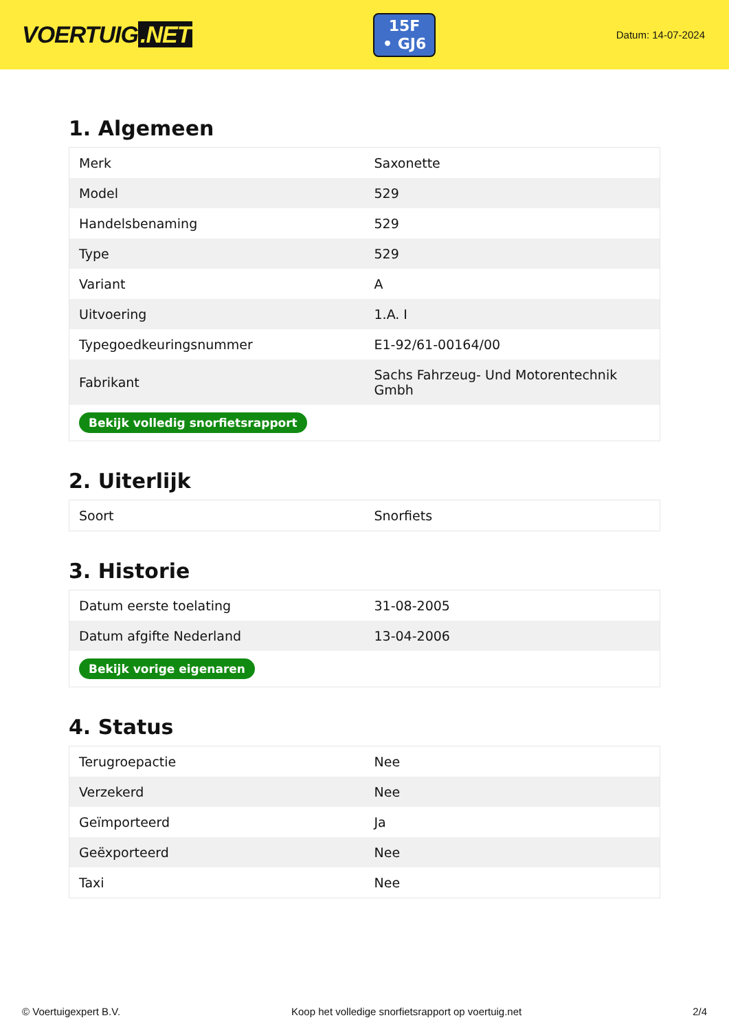VOERTUIG.NET
15F
• GJ6
Datum: 14-07-2024
1. Algemeen
| Merk | Saxonette |
| Model | 529 |
| Handelsbenaming | 529 |
| Type | 529 |
| Variant | A |
| Uitvoering | 1.A. I |
| Typegoedkeuringsnummer | E1-92/61-00164/00 |
| Fabrikant | Sachs Fahrzeug- Und Motorentechnik Gmbh |
| Bekijk volledig snorfietsrapport | |
2. Uiterlijk
| Soort | Snorfiets |
3. Historie
| Datum eerste toelating | 31-08-2005 |
| Datum afgifte Nederland | 13-04-2006 |
| Bekijk vorige eigenaren | |
4. Status
| Terugroepactie | Nee |
| Verzekerd | Nee |
| Geïmporteerd | Ja |
| Geëxporteerd | Nee |
| Taxi | Nee |
© Voertuigexpert B.V. Koop het volledige snorfietsrapport op voertuig.net 2/4